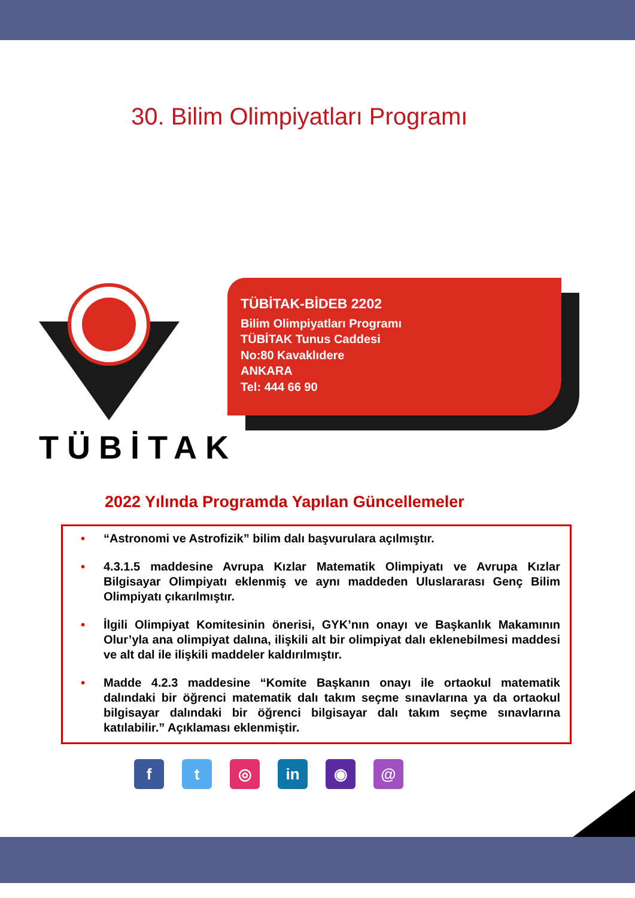30. Bilim Olimpiyatları Programı
TÜBİTAK
TÜBİTAK-BİDEB 2202
Bilim Olimpiyatları Programı
TÜBİTAK Tunus Caddesi
No:80 Kavaklıdere
ANKARA
Tel: 444 66 90
2022 Yılında Programda Yapılan Güncellemeler
• “Astronomi ve Astrofizik” bilim dalı başvurulara açılmıştır.
• 4.3.1.5 maddesine Avrupa Kızlar Matematik Olimpiyatı ve Avrupa Kızlar Bilgisayar Olimpiyatı eklenmiş ve aynı maddeden Uluslararası Genç Bilim Olimpiyatı çıkarılmıştır.
• İlgili Olimpiyat Komitesinin önerisi, GYK’nın onayı ve Başkanlık Makamının Olur’yla ana olimpiyat dalına, ilişkili alt bir olimpiyat dalı eklenebilmesi maddesi ve alt dal ile ilişkili maddeler kaldırılmıştır.
• Madde 4.2.3 maddesine “Komite Başkanın onayı ile ortaokul matematik dalındaki bir öğrenci matematik dalı takım seçme sınavlarına ya da ortaokul bilgisayar dalındaki bir öğrenci bilgisayar dalı takım seçme sınavlarına katılabilir.” Açıklaması eklenmiştir.
ft ◎ in ◉ @